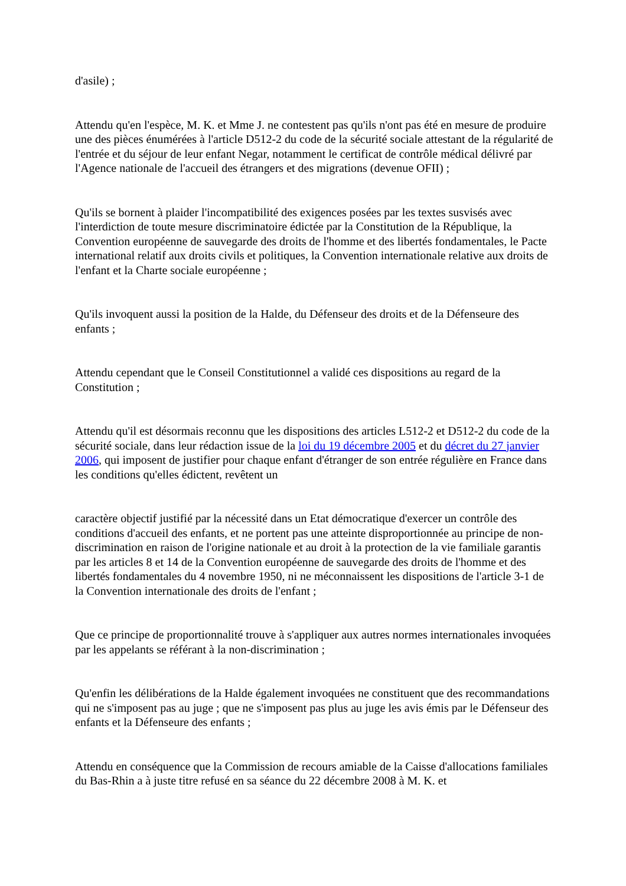d'asile) ;
Attendu qu'en l'espèce, M. K. et Mme J. ne contestent pas qu'ils n'ont pas été en mesure de produire une des pièces énumérées à l'article D512-2 du code de la sécurité sociale attestant de la régularité de l'entrée et du séjour de leur enfant Negar, notamment le certificat de contrôle médical délivré par l'Agence nationale de l'accueil des étrangers et des migrations (devenue OFII) ;
Qu'ils se bornent à plaider l'incompatibilité des exigences posées par les textes susvisés avec l'interdiction de toute mesure discriminatoire édictée par la Constitution de la République, la Convention européenne de sauvegarde des droits de l'homme et des libertés fondamentales, le Pacte international relatif aux droits civils et politiques, la Convention internationale relative aux droits de l'enfant et la Charte sociale européenne ;
Qu'ils invoquent aussi la position de la Halde, du Défenseur des droits et de la Défenseure des enfants ;
Attendu cependant que le Conseil Constitutionnel a validé ces dispositions au regard de la Constitution ;
Attendu qu'il est désormais reconnu que les dispositions des articles L512-2 et D512-2 du code de la sécurité sociale, dans leur rédaction issue de la loi du 19 décembre 2005 et du décret du 27 janvier 2006, qui imposent de justifier pour chaque enfant d'étranger de son entrée régulière en France dans les conditions qu'elles édictent, revêtent un
caractère objectif justifié par la nécessité dans un Etat démocratique d'exercer un contrôle des conditions d'accueil des enfants, et ne portent pas une atteinte disproportionnée au principe de non-discrimination en raison de l'origine nationale et au droit à la protection de la vie familiale garantis par les articles 8 et 14 de la Convention européenne de sauvegarde des droits de l'homme et des libertés fondamentales du 4 novembre 1950, ni ne méconnaissent les dispositions de l'article 3-1 de la Convention internationale des droits de l'enfant ;
Que ce principe de proportionnalité trouve à s'appliquer aux autres normes internationales invoquées par les appelants se référant à la non-discrimination ;
Qu'enfin les délibérations de la Halde également invoquées ne constituent que des recommandations qui ne s'imposent pas au juge ; que ne s'imposent pas plus au juge les avis émis par le Défenseur des enfants et la Défenseure des enfants ;
Attendu en conséquence que la Commission de recours amiable de la Caisse d'allocations familiales du Bas-Rhin a à juste titre refusé en sa séance du 22 décembre 2008 à M. K. et